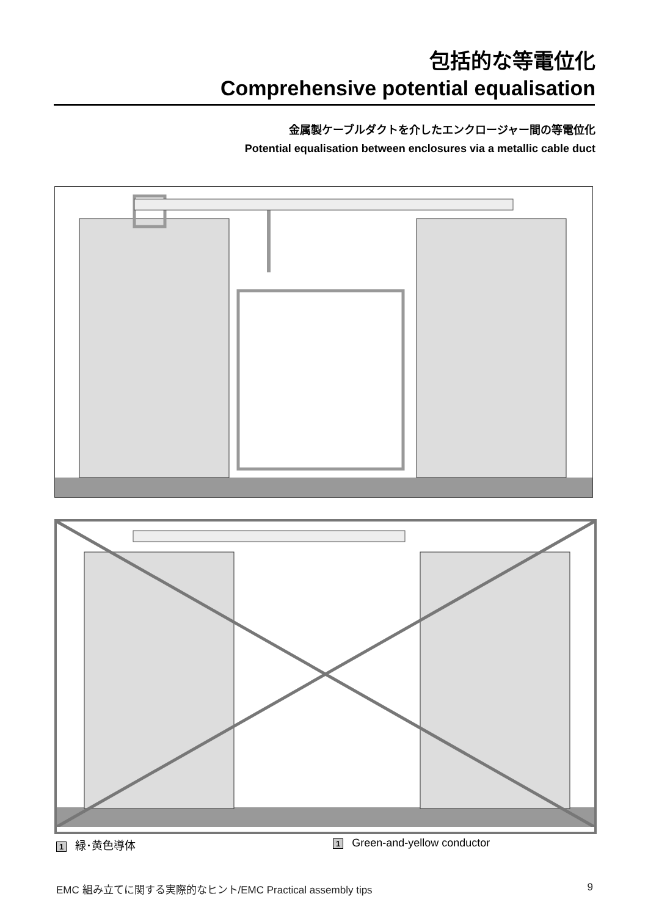包括的な等電位化
Comprehensive potential equalisation
金属製ケーブルダクトを介したエンクロージャー間の等電位化
Potential equalisation between enclosures via a metallic cable duct
1 緑･黄色導体 1 Green-and-yellow conductor
EMC 組み立てに関する実際的なヒント/EMC Practical assembly tips 9